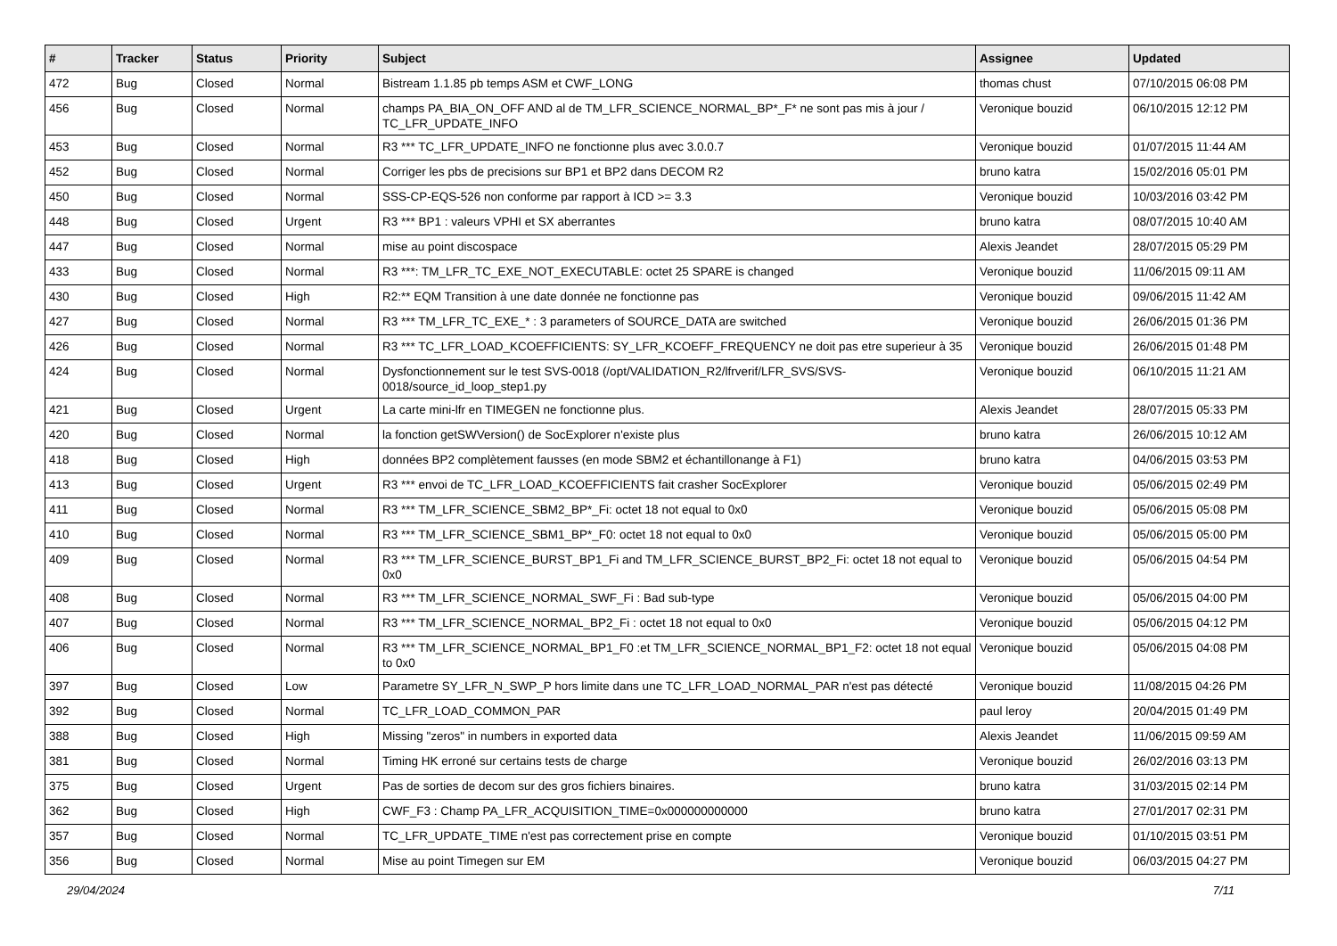| # | Tracker | Status | Priority | Subject | Assignee | Updated |
| --- | --- | --- | --- | --- | --- | --- |
| 472 | Bug | Closed | Normal | Bistream 1.1.85 pb temps ASM et CWF_LONG | thomas chust | 07/10/2015 06:08 PM |
| 456 | Bug | Closed | Normal | champs PA_BIA_ON_OFF AND al de TM_LFR_SCIENCE_NORMAL_BP*_F* ne sont pas mis à jour / TC_LFR_UPDATE_INFO | Veronique bouzid | 06/10/2015 12:12 PM |
| 453 | Bug | Closed | Normal | R3 *** TC_LFR_UPDATE_INFO ne fonctionne plus avec 3.0.0.7 | Veronique bouzid | 01/07/2015 11:44 AM |
| 452 | Bug | Closed | Normal | Corriger les pbs de precisions sur BP1 et BP2 dans DECOM R2 | bruno katra | 15/02/2016 05:01 PM |
| 450 | Bug | Closed | Normal | SSS-CP-EQS-526 non conforme par rapport à ICD >= 3.3 | Veronique bouzid | 10/03/2016 03:42 PM |
| 448 | Bug | Closed | Urgent | R3 *** BP1 : valeurs VPHI et SX aberrantes | bruno katra | 08/07/2015 10:40 AM |
| 447 | Bug | Closed | Normal | mise au point discospace | Alexis Jeandet | 28/07/2015 05:29 PM |
| 433 | Bug | Closed | Normal | R3 ***: TM_LFR_TC_EXE_NOT_EXECUTABLE: octet 25 SPARE is changed | Veronique bouzid | 11/06/2015 09:11 AM |
| 430 | Bug | Closed | High | R2:** EQM Transition à une date donnée ne fonctionne pas | Veronique bouzid | 09/06/2015 11:42 AM |
| 427 | Bug | Closed | Normal | R3 *** TM_LFR_TC_EXE_* : 3 parameters of SOURCE_DATA are switched | Veronique bouzid | 26/06/2015 01:36 PM |
| 426 | Bug | Closed | Normal | R3 *** TC_LFR_LOAD_KCOEFFICIENTS: SY_LFR_KCOEFF_FREQUENCY ne doit pas etre superieur à 35 | Veronique bouzid | 26/06/2015 01:48 PM |
| 424 | Bug | Closed | Normal | Dysfonctionnement sur le test SVS-0018 (/opt/VALIDATION_R2/lfrverif/LFR_SVS/SVS-0018/source_id_loop_step1.py | Veronique bouzid | 06/10/2015 11:21 AM |
| 421 | Bug | Closed | Urgent | La carte mini-lfr en TIMEGEN ne fonctionne plus. | Alexis Jeandet | 28/07/2015 05:33 PM |
| 420 | Bug | Closed | Normal | la fonction getSWVersion() de SocExplorer n'existe plus | bruno katra | 26/06/2015 10:12 AM |
| 418 | Bug | Closed | High | données BP2 complètement fausses (en mode SBM2 et échantillonange à F1) | bruno katra | 04/06/2015 03:53 PM |
| 413 | Bug | Closed | Urgent | R3 *** envoi de TC_LFR_LOAD_KCOEFFICIENTS fait crasher SocExplorer | Veronique bouzid | 05/06/2015 02:49 PM |
| 411 | Bug | Closed | Normal | R3 *** TM_LFR_SCIENCE_SBM2_BP*_Fi: octet 18 not equal to 0x0 | Veronique bouzid | 05/06/2015 05:08 PM |
| 410 | Bug | Closed | Normal | R3 *** TM_LFR_SCIENCE_SBM1_BP*_F0: octet 18 not equal to 0x0 | Veronique bouzid | 05/06/2015 05:00 PM |
| 409 | Bug | Closed | Normal | R3 *** TM_LFR_SCIENCE_BURST_BP1_Fi and TM_LFR_SCIENCE_BURST_BP2_Fi: octet 18 not equal to 0x0 | Veronique bouzid | 05/06/2015 04:54 PM |
| 408 | Bug | Closed | Normal | R3 *** TM_LFR_SCIENCE_NORMAL_SWF_Fi : Bad sub-type | Veronique bouzid | 05/06/2015 04:00 PM |
| 407 | Bug | Closed | Normal | R3 *** TM_LFR_SCIENCE_NORMAL_BP2_Fi : octet 18 not equal to 0x0 | Veronique bouzid | 05/06/2015 04:12 PM |
| 406 | Bug | Closed | Normal | R3 *** TM_LFR_SCIENCE_NORMAL_BP1_F0 :et TM_LFR_SCIENCE_NORMAL_BP1_F2: octet 18 not equal to 0x0 | Veronique bouzid | 05/06/2015 04:08 PM |
| 397 | Bug | Closed | Low | Parametre SY_LFR_N_SWP_P hors limite dans une TC_LFR_LOAD_NORMAL_PAR n'est pas détecté | Veronique bouzid | 11/08/2015 04:26 PM |
| 392 | Bug | Closed | Normal | TC_LFR_LOAD_COMMON_PAR | paul leroy | 20/04/2015 01:49 PM |
| 388 | Bug | Closed | High | Missing "zeros" in numbers in exported data | Alexis Jeandet | 11/06/2015 09:59 AM |
| 381 | Bug | Closed | Normal | Timing HK erroné sur certains tests de charge | Veronique bouzid | 26/02/2016 03:13 PM |
| 375 | Bug | Closed | Urgent | Pas de sorties de decom sur des gros fichiers binaires. | bruno katra | 31/03/2015 02:14 PM |
| 362 | Bug | Closed | High | CWF_F3 : Champ PA_LFR_ACQUISITION_TIME=0x000000000000 | bruno katra | 27/01/2017 02:31 PM |
| 357 | Bug | Closed | Normal | TC_LFR_UPDATE_TIME n'est pas correctement prise en compte | Veronique bouzid | 01/10/2015 03:51 PM |
| 356 | Bug | Closed | Normal | Mise au point Timegen sur EM | Veronique bouzid | 06/03/2015 04:27 PM |
29/04/2024 7/11